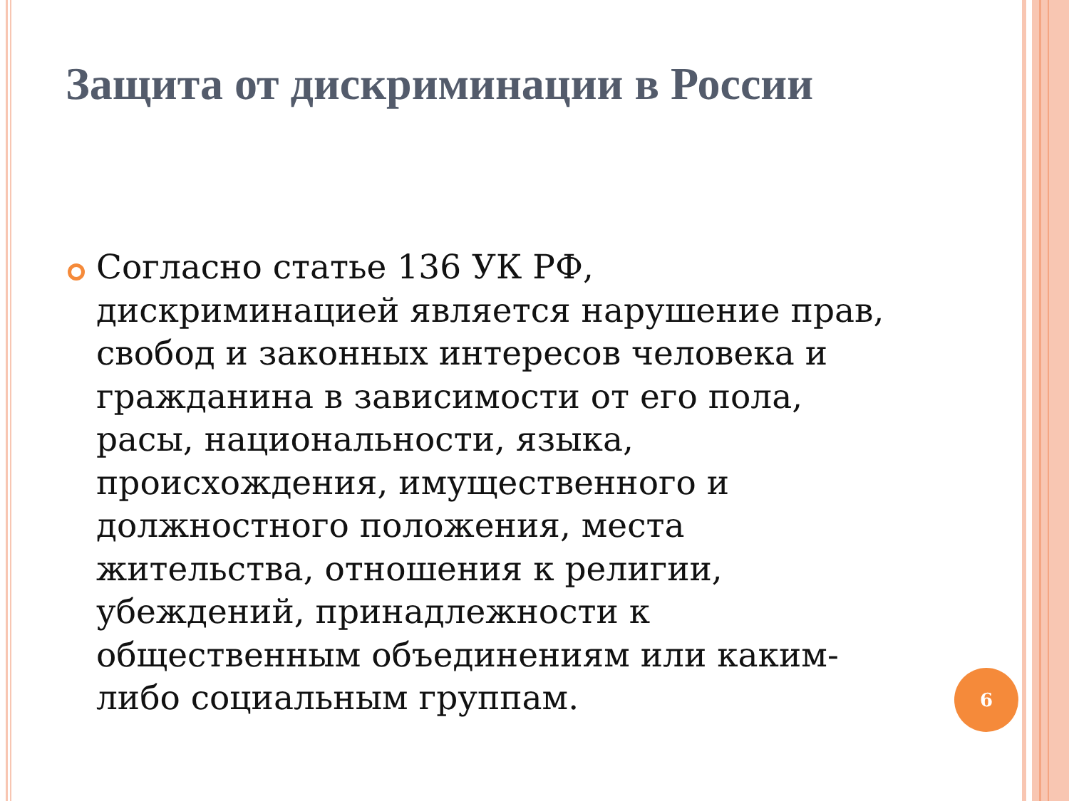Защита от дискриминации в России
Согласно статье 136 УК РФ, дискриминацией является нарушение прав, свобод и законных интересов человека и гражданина в зависимости от его пола, расы, национальности, языка, происхождения, имущественного и должностного положения, места жительства, отношения к религии, убеждений, принадлежности к общественным объединениям или каким-либо социальным группам.
6